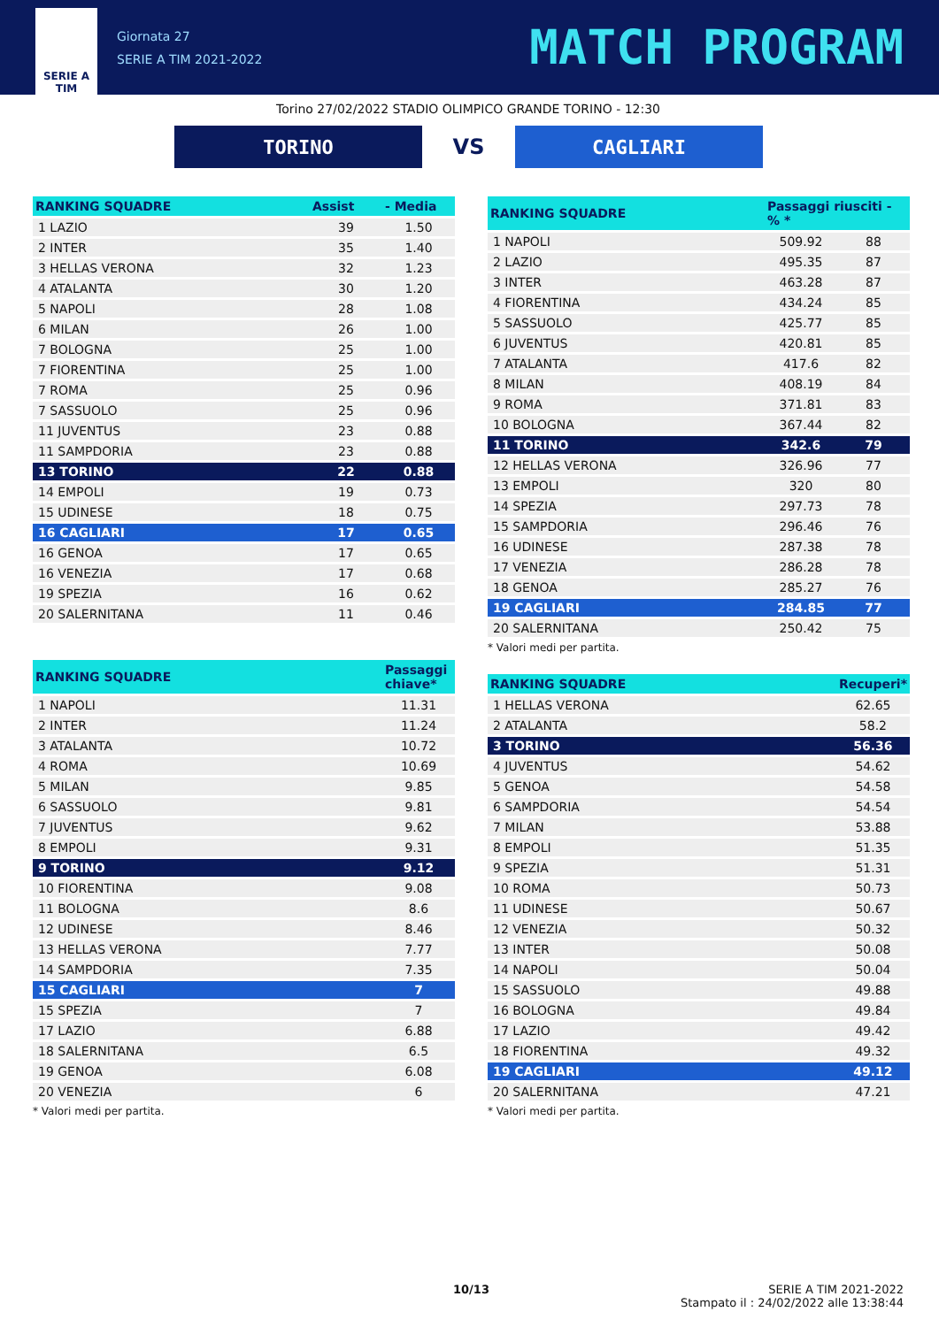SERIE A
TIM
Giornata 27
SERIE A TIM 2021-2022
MATCH PROGRAM
Torino 27/02/2022 STADIO OLIMPICO GRANDE TORINO - 12:30
TORINO
VS
CAGLIARI
| RANKING SQUADRE | Assist | - Media |
| --- | --- | --- |
| 1 LAZIO | 39 | 1.50 |
| 2 INTER | 35 | 1.40 |
| 3 HELLAS VERONA | 32 | 1.23 |
| 4 ATALANTA | 30 | 1.20 |
| 5 NAPOLI | 28 | 1.08 |
| 6 MILAN | 26 | 1.00 |
| 7 BOLOGNA | 25 | 1.00 |
| 7 FIORENTINA | 25 | 1.00 |
| 7 ROMA | 25 | 0.96 |
| 7 SASSUOLO | 25 | 0.96 |
| 11 JUVENTUS | 23 | 0.88 |
| 11 SAMPDORIA | 23 | 0.88 |
| 13 TORINO | 22 | 0.88 |
| 14 EMPOLI | 19 | 0.73 |
| 15 UDINESE | 18 | 0.75 |
| 16 CAGLIARI | 17 | 0.65 |
| 16 GENOA | 17 | 0.65 |
| 16 VENEZIA | 17 | 0.68 |
| 19 SPEZIA | 16 | 0.62 |
| 20 SALERNITANA | 11 | 0.46 |
| RANKING SQUADRE | Passaggi chiave* |
| --- | --- |
| 1 NAPOLI | 11.31 |
| 2 INTER | 11.24 |
| 3 ATALANTA | 10.72 |
| 4 ROMA | 10.69 |
| 5 MILAN | 9.85 |
| 6 SASSUOLO | 9.81 |
| 7 JUVENTUS | 9.62 |
| 8 EMPOLI | 9.31 |
| 9 TORINO | 9.12 |
| 10 FIORENTINA | 9.08 |
| 11 BOLOGNA | 8.6 |
| 12 UDINESE | 8.46 |
| 13 HELLAS VERONA | 7.77 |
| 14 SAMPDORIA | 7.35 |
| 15 CAGLIARI | 7 |
| 15 SPEZIA | 7 |
| 17 LAZIO | 6.88 |
| 18 SALERNITANA | 6.5 |
| 19 GENOA | 6.08 |
| 20 VENEZIA | 6 |
* Valori medi per partita.
| RANKING SQUADRE | Passaggi riusciti - % * | |
| --- | --- | --- |
| 1 NAPOLI | 509.92 | 88 |
| 2 LAZIO | 495.35 | 87 |
| 3 INTER | 463.28 | 87 |
| 4 FIORENTINA | 434.24 | 85 |
| 5 SASSUOLO | 425.77 | 85 |
| 6 JUVENTUS | 420.81 | 85 |
| 7 ATALANTA | 417.6 | 82 |
| 8 MILAN | 408.19 | 84 |
| 9 ROMA | 371.81 | 83 |
| 10 BOLOGNA | 367.44 | 82 |
| 11 TORINO | 342.6 | 79 |
| 12 HELLAS VERONA | 326.96 | 77 |
| 13 EMPOLI | 320 | 80 |
| 14 SPEZIA | 297.73 | 78 |
| 15 SAMPDORIA | 296.46 | 76 |
| 16 UDINESE | 287.38 | 78 |
| 17 VENEZIA | 286.28 | 78 |
| 18 GENOA | 285.27 | 76 |
| 19 CAGLIARI | 284.85 | 77 |
| 20 SALERNITANA | 250.42 | 75 |
* Valori medi per partita.
| RANKING SQUADRE | Recuperi* |
| --- | --- |
| 1 HELLAS VERONA | 62.65 |
| 2 ATALANTA | 58.2 |
| 3 TORINO | 56.36 |
| 4 JUVENTUS | 54.62 |
| 5 GENOA | 54.58 |
| 6 SAMPDORIA | 54.54 |
| 7 MILAN | 53.88 |
| 8 EMPOLI | 51.35 |
| 9 SPEZIA | 51.31 |
| 10 ROMA | 50.73 |
| 11 UDINESE | 50.67 |
| 12 VENEZIA | 50.32 |
| 13 INTER | 50.08 |
| 14 NAPOLI | 50.04 |
| 15 SASSUOLO | 49.88 |
| 16 BOLOGNA | 49.84 |
| 17 LAZIO | 49.42 |
| 18 FIORENTINA | 49.32 |
| 19 CAGLIARI | 49.12 |
| 20 SALERNITANA | 47.21 |
* Valori medi per partita.
10/13 SERIE A TIM 2021-2022
Stampato il : 24/02/2022 alle 13:38:44